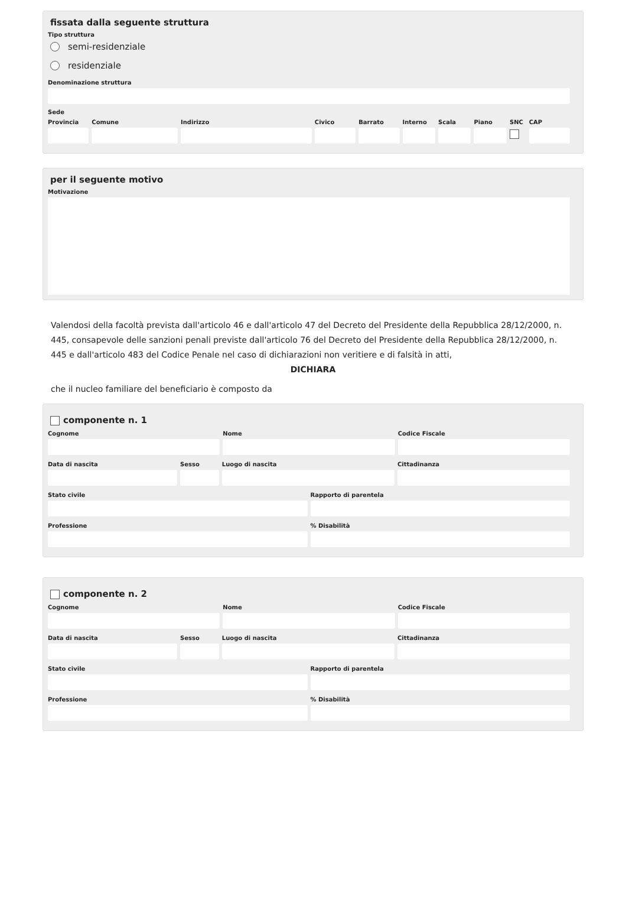fissata dalla seguente struttura
Tipo struttura
semi-residenziale
residenziale
Denominazione struttura
Sede
Provincia Comune Indirizzo Civico Barrato Interno Scala Piano SNC CAP
per il seguente motivo
Motivazione
Valendosi della facoltà prevista dall'articolo 46 e dall'articolo 47 del Decreto del Presidente della Repubblica 28/12/2000, n. 445, consapevole delle sanzioni penali previste dall'articolo 76 del Decreto del Presidente della Repubblica 28/12/2000, n. 445 e dall'articolo 483 del Codice Penale nel caso di dichiarazioni non veritiere e di falsità in atti,
DICHIARA
che il nucleo familiare del beneficiario è composto da
componente n. 1
Cognome Nome Codice Fiscale
Data di nascita Sesso Luogo di nascita Cittadinanza
Stato civile Rapporto di parentela
Professione % Disabilità
componente n. 2
Cognome Nome Codice Fiscale
Data di nascita Sesso Luogo di nascita Cittadinanza
Stato civile Rapporto di parentela
Professione % Disabilità